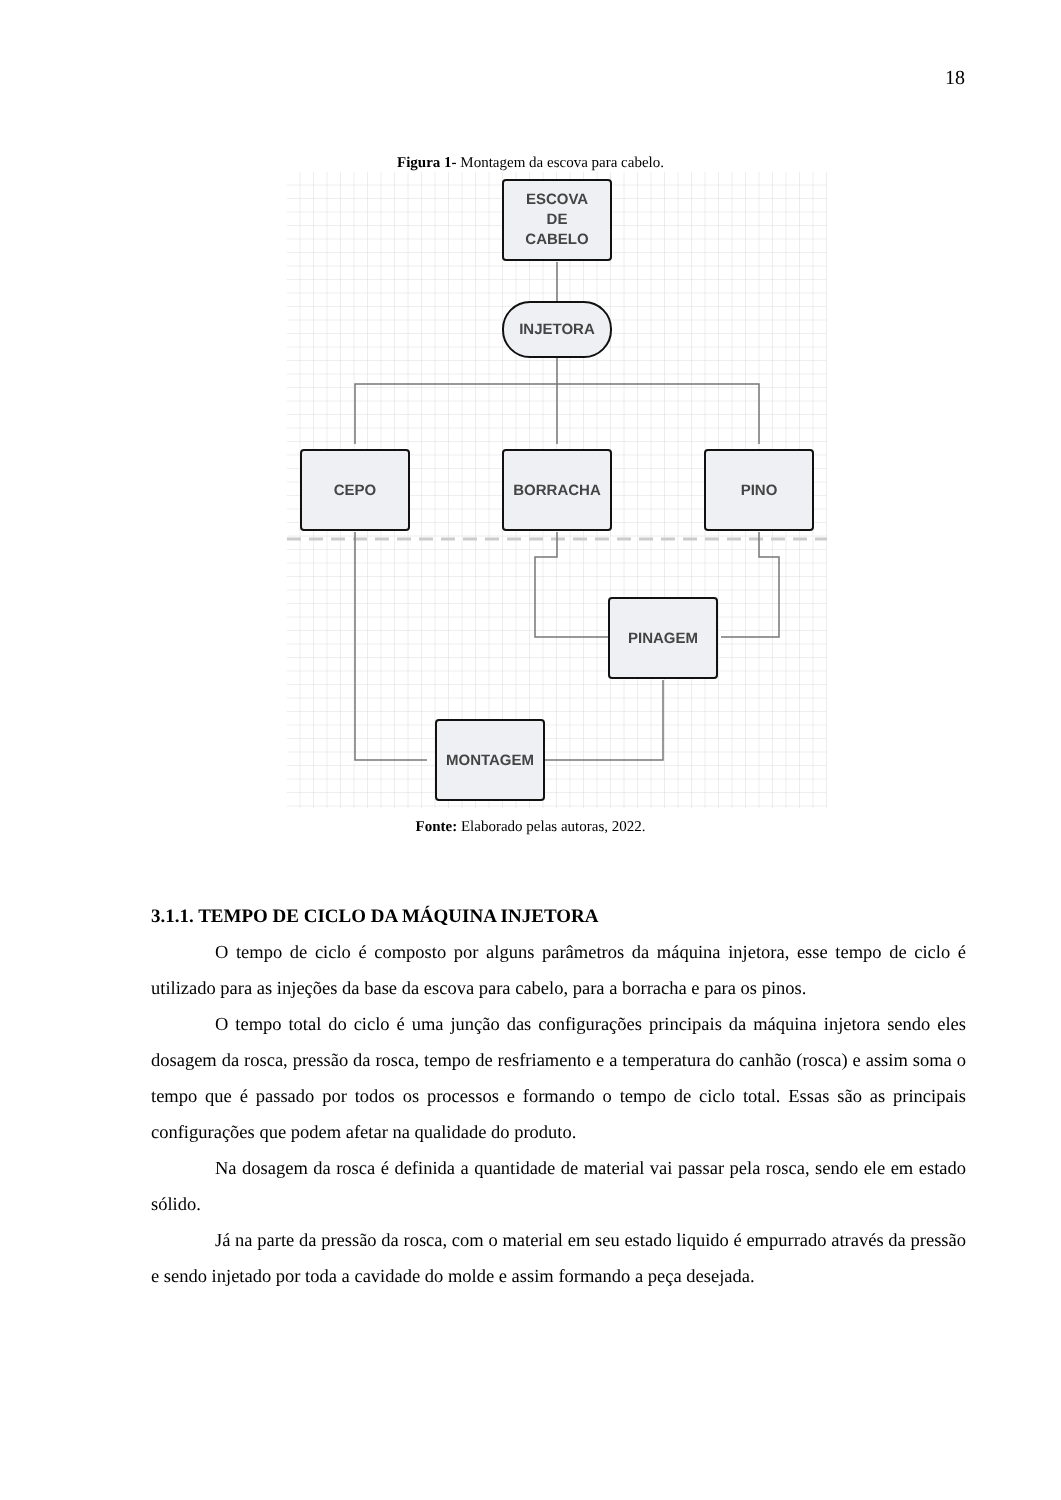18
Figura 1- Montagem da escova para cabelo.
ESCOVA
DE
CABELO
INJETORA
CEPO
BORRACHA
PINO
PINAGEM
MONTAGEM
Fonte: Elaborado pelas autoras, 2022.
3.1.1. TEMPO DE CICLO DA MÁQUINA INJETORA
O tempo de ciclo é composto por alguns parâmetros da máquina injetora, esse tempo de ciclo é utilizado para as injeções da base da escova para cabelo, para a borracha e para os pinos.
O tempo total do ciclo é uma junção das configurações principais da máquina injetora sendo eles dosagem da rosca, pressão da rosca, tempo de resfriamento e a temperatura do canhão (rosca) e assim soma o tempo que é passado por todos os processos e formando o tempo de ciclo total. Essas são as principais configurações que podem afetar na qualidade do produto.
Na dosagem da rosca é definida a quantidade de material vai passar pela rosca, sendo ele em estado sólido.
Já na parte da pressão da rosca, com o material em seu estado liquido é empurrado através da pressão e sendo injetado por toda a cavidade do molde e assim formando a peça desejada.